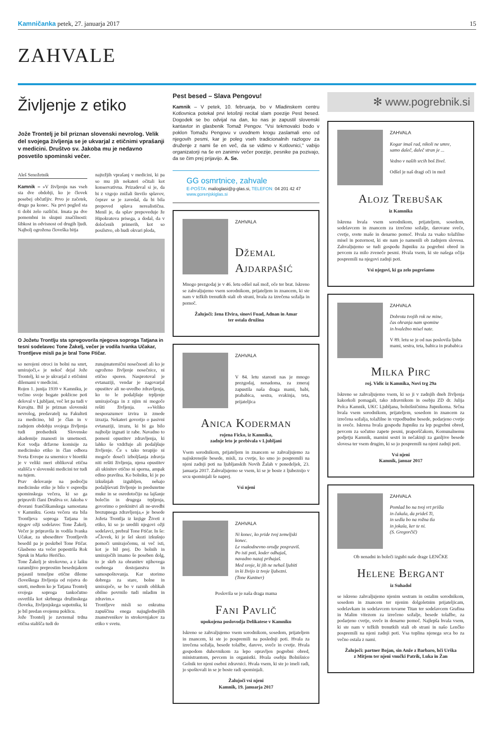Kamničanka petek, 27. januarja 2017 15
ZAHVALE
Življenje z etiko
Jože Trontelj je bil priznan slovenski nevrolog. Velik del svojega življenja se je ukvarjal z etičnimi vprašanji v medicini. Društvo sv. Jakoba mu je nedavno posvetilo spominski večer.
Aleš Senožetnik
Kamnik – »V življenju nas vseh sta dve obdobji, ko je človek posebej občutljiv. Prvo je začetek, drugo pa konec. Na prvi pogled sta ti dobi zelo različni. Imata pa dve pomembni in skupni značilnosti: šibkost in odvisnost od drugih ljudi. Najbolj ogrožena človeška bitja
najtežjih vprašanj v medicini, ki pa so mu jih nekateri očitali kot konservativna. Prizadeval si je, da bi z vzgojo znižali število splavov, čeprav se je zavedal, da bi bila prepoved splava nerealistična. Menil je, da splav prepoveduje že Hipokratova prisega, a dodal, da v določenih primerih, kot so posilstvo, ob hudi okvari ploda,
O Jožetu Trontlju sta spregovorila njegova soproga Tatjana in tesni sodelavec Tone Žakelj, večer je vodila Ivanka Učakar, Trontljeve misli pa je bral Tone Ftičar.
so nerojeni otroci in bolni na smrt, umirajoči,« je nekoč dejal Jože Trontelj, ki se je ukvarjal z etičnimi dilemami v medicini.
Rojen 1. junija 1939 v Kamniku, je večino svoje bogate poklicne poti deloval v Ljubljani, več let pa tudi v Kuvajtu. Bil je priznan slovenski nevrolog, predavatelj na Fakulteti za medicino, bil je član in v zadnjem obdobju svojega življenja tudi predsednik Slovenske akademije znanosti in umetnosti. Kot vodja državne komisije za medicinsko etiko in član odbora Sveta Evrope za smernice v bioetiki je v veliki meri oblikoval etična stališča v slovenski medicini ter tudi na tujem.
Prav delovanje na področju medicinske etike je bilo v ospredju spominskega večera, ki so ga pripravili člani Društva sv. Jakoba v dvorani frančiškanskega samostana v Kamniku. Gosta večera sta bila Trontljeva soproga Tatjana in njegov ožji sodelavec Tone Žakelj. Večer je pripravila in vodila Ivanka Učakar, za ubeseditev Trontljevih besedil pa je poskrbel Tone Ftičar. Glasbeno sta večer popestrila Rok Spruk in Marko Heričko.
Tone Žakelj je strokovno, a z laiku razumljivo preprostim besednjakom pojasnil temeljne etične dileme človeškega življenja od rojstva do smrti, medtem ko je Tatjana Trontelj svojega soproga tankočutno osvetlila kot skrbnega družinskega človeka, življenjskega sopotnika, ki je bil predan svojemu poklicu.
Jože Trontelj je zavzemal trdna etična stališča tudi do
zunajmaternični nosečnosti ali ko je ogroženo življenje nosečnice, ni etično sporen. Nasprotoval je evtanaziji, vendar je zagovarjal opustitev ali ne-uvedbo zdravljenja, ko to le podaljšuje trpljenje umirajočega in z njim ni mogoče rešiti življenja. »»Veliko nesporazumov izvira iz zmede izrazja. Nekateri govorijo o pasivni evtanaziji, izrazu, ki bi ga bilo najbolje izgnati iz rabe. Navadno to pomeni opustitev zdravljenja, ki lahko še vzdržuje ali podaljšuje življenje. Če s tako terapijo ni mogoče doseči izboljšanja zdravja niti rešiti življenja, njena opustitev ali ukinitev etično ni sporna, ampak edino pravilna. Ko bolniku, ki je po izkušnjah izgubljen, nehajo podaljševati življenje in predsmrtne muke in se osredotočijo na lajšanje bolečin in drugega trpljenja, govorimo o prekinitvi ali ne-uvedbi brezupnega zdravljenja,« je besede Jožeta Trontlja iz knjige Živeti z etiko, ki so jo uredili njegovi ožji sodelavci, prebral Tone Ftičar. In še: »Človek, ki je šel skozi izkušnjo pomoči umirajočemu, ni več isti, kot je bil prej. Do bolnih in umirajočih imamo še poseben dolg, to je skrb za ohranitev njihovega osebnega dostojanstva in samospoštovanja. Kar storimo dobrega za stare, bolne in umirajoče, se bo v raznih oblikah obilno povrnilo tudi mladim in zdravim.«
Trontljeve misli so enkratna zapuščina enega najuglednejših znanstvenikov in strokovnjakov za etiko v svetu.
Pest besed – Slava Pengovu!
Kamnik – V petek, 10. februarja, bo v Mladinskem centru Kotlovnica potekal prvi letošnji recital slam poezije Pest besed. Dogodek se bo odvijal na dan, ko nas je zapustil slovenski kantavtor in glasbenik Tomaž Pengov. "Vsi tekmovalci bodo v poklon Tomažu Pengovu v uvodnem krogu zaslamali eno od njegovih pesmi, kar je poleg vseh tradicionalnih razlogov za druženje z nami še en več, da se vidimo v Kotlovnici," vabijo organizatorji na še en zanimiv večer poezije, pesnike pa pozivajo, da se čim prej prijavijo. A. Se.
GG osmrtnice, zahvale
E-POŠTA: malioglasi@g-glas.si, TELEFON: 04 201 42 47
www.gorenjskiglas.si
ZAHVALA
Džemal Ajdarpašić
Mnogo prezgodaj je v 46. letu odšel naš mož, oče ter brat. Iskreno se zahvaljujemo vsem sorodnikom, prijateljem in znancem, ki ste nam v težkih trenutkih stali ob strani, hvala za izrečena sožalja in pomoč.
Žalujoči: žena Elvira, sinovi Fuad, Adnan in Amar
ter ostala družina
ZAHVALA
V 84. letu starosti nas je mnogo prezgodaj, nenadoma, za zmeraj zapustila naša draga mami, babi, prababica, sestra, svakinja, teta, prijateljica
Anica Koderman
rojena Ficko, iz Kamnika,
zadnje leto je prebivala v Ljubljani
Vsem sorodnikom, prijateljem in znancem se zahvaljujemo za najiskrenejše besede, misli, za cvetje, ko smo jo pospremili na njeni zadnji poti na ljubljanskih Novih Žalah v ponedeljek, 23. januarja 2017. Zahvaljujemo se vsem, ki se je boste z ljubeznijo v srcu spominjali še naprej.
Vsi njeni
ZAHVALA
Ni konec, ko pride tvoj zemeljski konec.
Le vsakodnevno orodje pospraviš.
Po isti poti, koder odhajaš,
navadno nazaj prihajaš.
Med svoje, ki jih ne nehaš ljubiti
in ki živijo iz tvoje ljubezni.
(Tone Kuntner)
Poslovila se je naša draga mama
Fani Pavlič
upokojena poslovodja Delikatese v Kamniku
Iskreno se zahvaljujemo vsem sorodnikom, sosedom, prijateljem in znancem, ki ste jo pospremili na poslednji poti. Hvala za izrečena sožalja, besede tolažbe, darove, sveče in cvetje. Hvala gospodom duhovnikom za lepo opravljen pogrebni obred, ministrantom, pevcem in organistki. Hvala osebju Bolnišnice Golnik ter njeni osebni zdravnici. Hvala vsem, ki ste jo imeli radi, jo spoštovali in se je boste radi spominjali.
Žalujoči vsi njeni
Kamnik, 19. januarja 2017
✻ www.pogrebnik.si
ZAHVALA
Kogar imaš rad, nikoli ne umre,
samo daleč, daleč stran je ...
Vedno v naših srcih boš živel.
Odšel je naš dragi oči in mož
Alojz Trebušak
iz Kamnika
Iskrena hvala vsem sorodnikom, prijateljem, sosedom, sodelavcem in znancem za izrečeno sožalje, darovane sveče, cvetje, svete maše in denarno pomoč. Hvala za vsako tolažilno misel in pozornost, ki ste nam jo namenili ob zadnjem slovesu. Zahvaljujemo se tudi gospodu župniku za pogrebni obred in pevcem za milo zveneče pesmi. Hvala vsem, ki ste našega očija pospremili na njegovi zadnji poti.
Vsi njegovi, ki ga zelo pogrešamo
ZAHVALA
Dobrota tvojih rok ne mine,
čas ohranja nam spomine
in hvaležno misel nate.
V 89. letu se je od nas poslovila ljuba mami, sestra, teta, babica in prababica
Milka Pirc
roj. Vidic iz Kamnika, Novi trg 29a
Iskreno se zahvaljujemo vsem, ki so ji v zadnjih dneh življenja kakorkoli pomagali, tako zdravnikom in osebju ZD dr. Julija Polca Kamnik, UKC Ljubljana, bolnišničnima župnikoma. Srčna hvala vsem sorodnikom, prijateljem, sosedom in znancem za izrečena sožalja, tolažilne in vzpodbudne besede, podarjeno cvetje in sveče. Iskrena hvala gospodu župniku za lep pogrebni obred, pevcem za sočutno zapete pesmi, praporščakom, Komunalnemu podjetju Kamnik, mamini sestri in nečakinji za ganljive besede slovesa ter vsem drugim, ki so jo pospremili na njeni zadnji poti.
Vsi njeni
Kamnik, januar 2017
ZAHVALA
Pomlad bo na tvoj vrt prišla
in čakala, da prideš Ti,
in sedla bo na rožna tla
in jokala, ker te ni.
(S. Gregorčič)
Ob nenadni in boleči izgubi naše drage LENČKE
Helene Bergant
iz Suhadol
se iskreno zahvaljujemo njenim sestram in ostalim sorodnikom, sosedom in znancem ter njenim dolgoletnim prijateljicam, sodelavkam in sodelavcem tovarne Titan ter sodelavcem Grafina in Malim vitezom za izrečeno sožalje, besede tolažbe, za podarjeno cvetje, sveče in denarno pomoč. Najlepša hvala vsem, ki ste nam v težkih trenutkih stali ob strani in našo Lenčko pospremili na njeni zadnji poti. Vsa toplina njenega srca bo za večno ostala z nami.
Žalujoči: partner Bojan, sin Anže z Barbaro, hči Urška
z Mitjem ter njeni vnučki Patrik, Luka in Žan